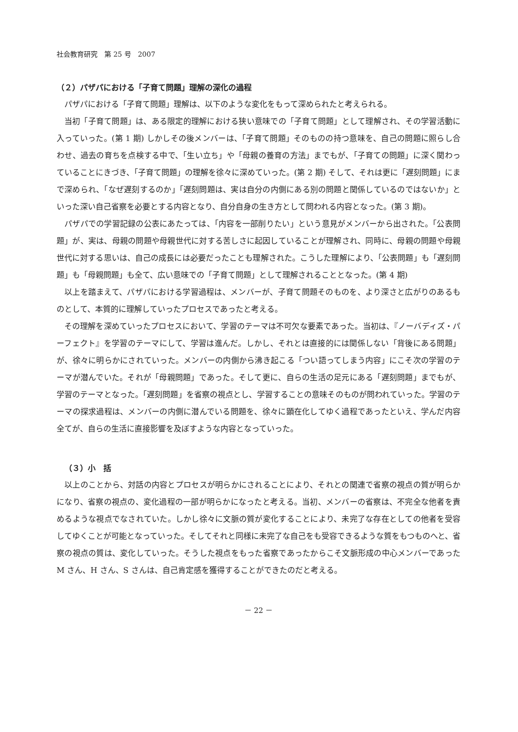社会教育研究　第 25 号　2007
（２）パザパにおける「子育て問題」理解の深化の過程
パザパにおける「子育て問題」理解は、以下のような変化をもって深められたと考えられる。
当初「子育て問題」は、ある限定的理解における狭い意味での「子育て問題」として理解され、その学習活動に入っていった。(第 1 期) しかしその後メンバーは、「子育て問題」そのものの持つ意味を、自己の問題に照らし合わせ、過去の育ちを点検する中で、「生い立ち」や「母親の養育の方法」までもが、「子育ての問題」に深く関わっていることにきづき、「子育て問題」の理解を徐々に深めていった。(第 2 期) そして、それは更に「遅刻問題」にまで深められ、「なぜ遅刻するのか」「遅刻問題は、実は自分の内側にある別の問題と関係しているのではないか」といった深い自己省察を必要とする内容となり、自分自身の生き方として問われる内容となった。(第 3 期)。
パザパでの学習記録の公表にあたっては、「内容を一部削りたい」という意見がメンバーから出された。「公表問題」が、実は、母親の問題や母親世代に対する苦しさに起因していることが理解され、同時に、母親の問題や母親世代に対する思いは、自己の成長には必要だったことも理解された。こうした理解により、「公表問題」も「遅刻問題」も「母親問題」も全て、広い意味での「子育て問題」として理解されることとなった。(第 4 期)
以上を踏まえて、パザパにおける学習過程は、メンバーが、子育て問題そのものを、より深さと広がりのあるものとして、本質的に理解していったプロセスであったと考える。
その理解を深めていったプロセスにおいて、学習のテーマは不可欠な要素であった。当初は、『ノーバディズ・パーフェクト』を学習のテーマにして、学習は進んだ。しかし、それとは直接的には関係しない「背後にある問題」が、徐々に明らかにされていった。メンバーの内側から沸き起こる「つい語ってしまう内容」にこそ次の学習のテーマが潜んでいた。それが「母親問題」であった。そして更に、自らの生活の足元にある「遅刻問題」までもが、学習のテーマとなった。「遅刻問題」を省察の視点とし、学習することの意味そのものが問われていった。学習のテーマの探求過程は、メンバーの内側に潜んでいる問題を、徐々に顕在化してゆく過程であったといえ、学んだ内容全てが、自らの生活に直接影響を及ぼすような内容となっていった。
（３）小　括
以上のことから、対話の内容とプロセスが明らかにされることにより、それとの関連で省察の視点の質が明らかになり、省察の視点の、変化過程の一部が明らかになったと考える。当初、メンバーの省察は、不完全な他者を責めるような視点でなされていた。しかし徐々に文脈の質が変化することにより、未完了な存在としての他者を受容してゆくことが可能となっていった。そしてそれと同様に未完了な自己をも受容できるような質をもつものへと、省察の視点の質は、変化していった。そうした視点をもった省察であったからこそ文脈形成の中心メンバーであった M さん、H さん、S さんは、自己肯定感を獲得することができたのだと考える。
－ 22 －